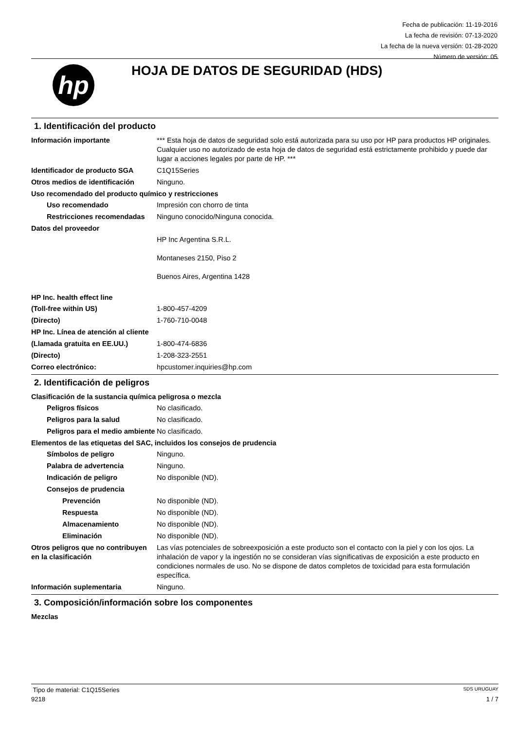Fecha de publicación: 11-19-2016
La fecha de revisión: 07-13-2020
La fecha de la nueva versión: 01-28-2020
Número de versión: 05
hp
HOJA DE DATOS DE SEGURIDAD (HDS)
1. Identificación del producto
Información importante *** Esta hoja de datos de seguridad solo está autorizada para su uso por HP para productos HP originales. Cualquier uso no autorizado de esta hoja de datos de seguridad está estrictamente prohibido y puede dar lugar a acciones legales por parte de HP. ***
Identificador de producto SGA C1Q15Series
Otros medios de identificación
Ninguno.
Uso recomendado del producto químico y restricciones
Uso recomendado Impresión con chorro de tinta
Restricciones recomendadas
Ninguno conocido/Ninguna conocida.
Datos del proveedor
HP Inc Argentina S.R.L.
Montaneses 2150, Piso 2
Buenos Aires, Argentina 1428
HP Inc. health effect line
(Toll-free within US) 1-800-457-4209
(Directo) 1-760-710-0048
HP Inc. Línea de atención al cliente
(Llamada gratuita en EE.UU.) 1-800-474-6836
(Directo) 1-208-323-2551
Correo electrónico: hpcustomer.inquiries@hp.com
2. Identificación de peligros
Clasificación de la sustancia química peligrosa o mezcla
Peligros físicos No clasificado.
Peligros para la salud No clasificado.
Peligros para el medio ambiente
No clasificado.
Elementos de las etiquetas del SAC, incluidos los consejos de prudencia
Símbolos de peligro Ninguno.
Palabra de advertencia Ninguno.
Indicación de peligro No disponible (ND).
Consejos de prudencia
Prevención No disponible (ND).
Respuesta No disponible (ND).
Almacenamiento No disponible (ND).
Eliminación No disponible (ND).
Otros peligros que no contribuyen en la clasificación
Las vías potenciales de sobreexposición a este producto son el contacto con la piel y con los ojos. La inhalación de vapor y la ingestión no se consideran vías significativas de exposición a este producto en condiciones normales de uso. No se dispone de datos completos de toxicidad para esta formulación específica.
Información suplementaria Ninguno.
3. Composición/información sobre los componentes
Mezclas
Tipo de material: C1Q15Series SDS URUGUAY
9218 1 / 7